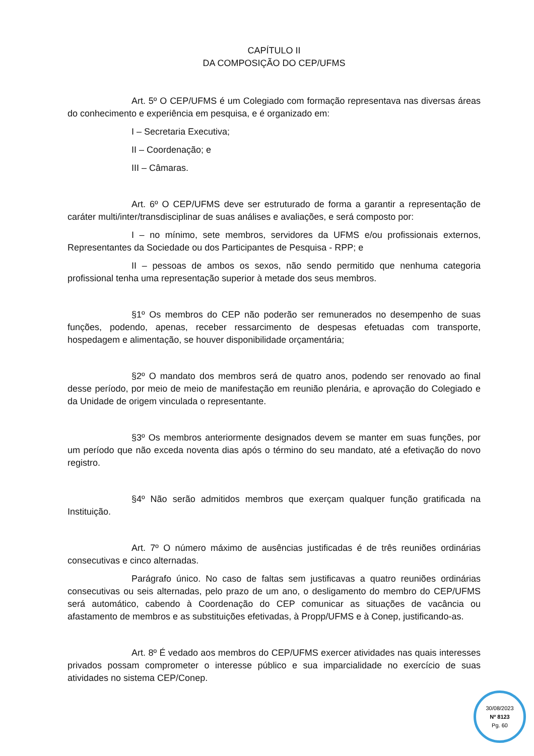CAPÍTULO II
DA COMPOSIÇÃO DO CEP/UFMS
Art. 5º O CEP/UFMS é um Colegiado com formação representava nas diversas áreas do conhecimento e experiência em pesquisa, e é organizado em:
I – Secretaria Executiva;
II – Coordenação; e
III – Câmaras.
Art. 6º O CEP/UFMS deve ser estruturado de forma a garantir a representação de caráter multi/inter/transdisciplinar de suas análises e avaliações, e será composto por:
I – no mínimo, sete membros, servidores da UFMS e/ou profissionais externos, Representantes da Sociedade ou dos Participantes de Pesquisa - RPP; e
II – pessoas de ambos os sexos, não sendo permitido que nenhuma categoria profissional tenha uma representação superior à metade dos seus membros.
§1º Os membros do CEP não poderão ser remunerados no desempenho de suas funções, podendo, apenas, receber ressarcimento de despesas efetuadas com transporte, hospedagem e alimentação, se houver disponibilidade orçamentária;
§2º O mandato dos membros será de quatro anos, podendo ser renovado ao final desse período, por meio de meio de manifestação em reunião plenária, e aprovação do Colegiado e da Unidade de origem vinculada o representante.
§3º Os membros anteriormente designados devem se manter em suas funções, por um período que não exceda noventa dias após o término do seu mandato, até a efetivação do novo registro.
§4º Não serão admitidos membros que exerçam qualquer função gratificada na Instituição.
Art. 7º O número máximo de ausências justificadas é de três reuniões ordinárias consecutivas e cinco alternadas.
Parágrafo único. No caso de faltas sem justificavas a quatro reuniões ordinárias consecutivas ou seis alternadas, pelo prazo de um ano, o desligamento do membro do CEP/UFMS será automático, cabendo à Coordenação do CEP comunicar as situações de vacância ou afastamento de membros e as substituições efetivadas, à Propp/UFMS e à Conep, justificando-as.
Art. 8º É vedado aos membros do CEP/UFMS exercer atividades nas quais interesses privados possam comprometer o interesse público e sua imparcialidade no exercício de suas atividades no sistema CEP/Conep.
30/08/2023
Nº 8123
Pg. 60